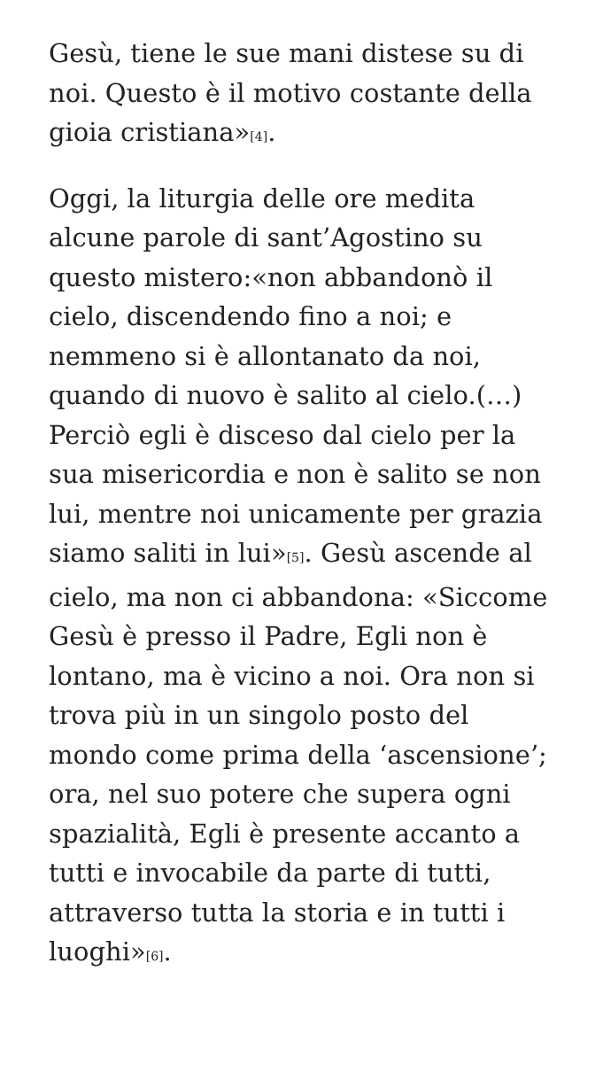Gesù, tiene le sue mani distese su di noi. Questo è il motivo costante della gioia cristiana»<sub>[4]</sub>.
Oggi, la liturgia delle ore medita alcune parole di sant’Agostino su questo mistero:«non abbandonò il cielo, discendendo fino a noi; e nemmeno si è allontanato da noi, quando di nuovo è salito al cielo.(…) Perciò egli è disceso dal cielo per la sua misericordia e non è salito se non lui, mentre noi unicamente per grazia siamo saliti in lui»<sub>[5]</sub>. Gesù ascende al cielo, ma non ci abbandona: «Siccome Gesù è presso il Padre, Egli non è lontano, ma è vicino a noi. Ora non si trova più in un singolo posto del mondo come prima della ‘ascensione’; ora, nel suo potere che supera ogni spazialità, Egli è presente accanto a tutti e invocabile da parte di tutti, attraverso tutta la storia e in tutti i luoghi»<sub>[6]</sub>.